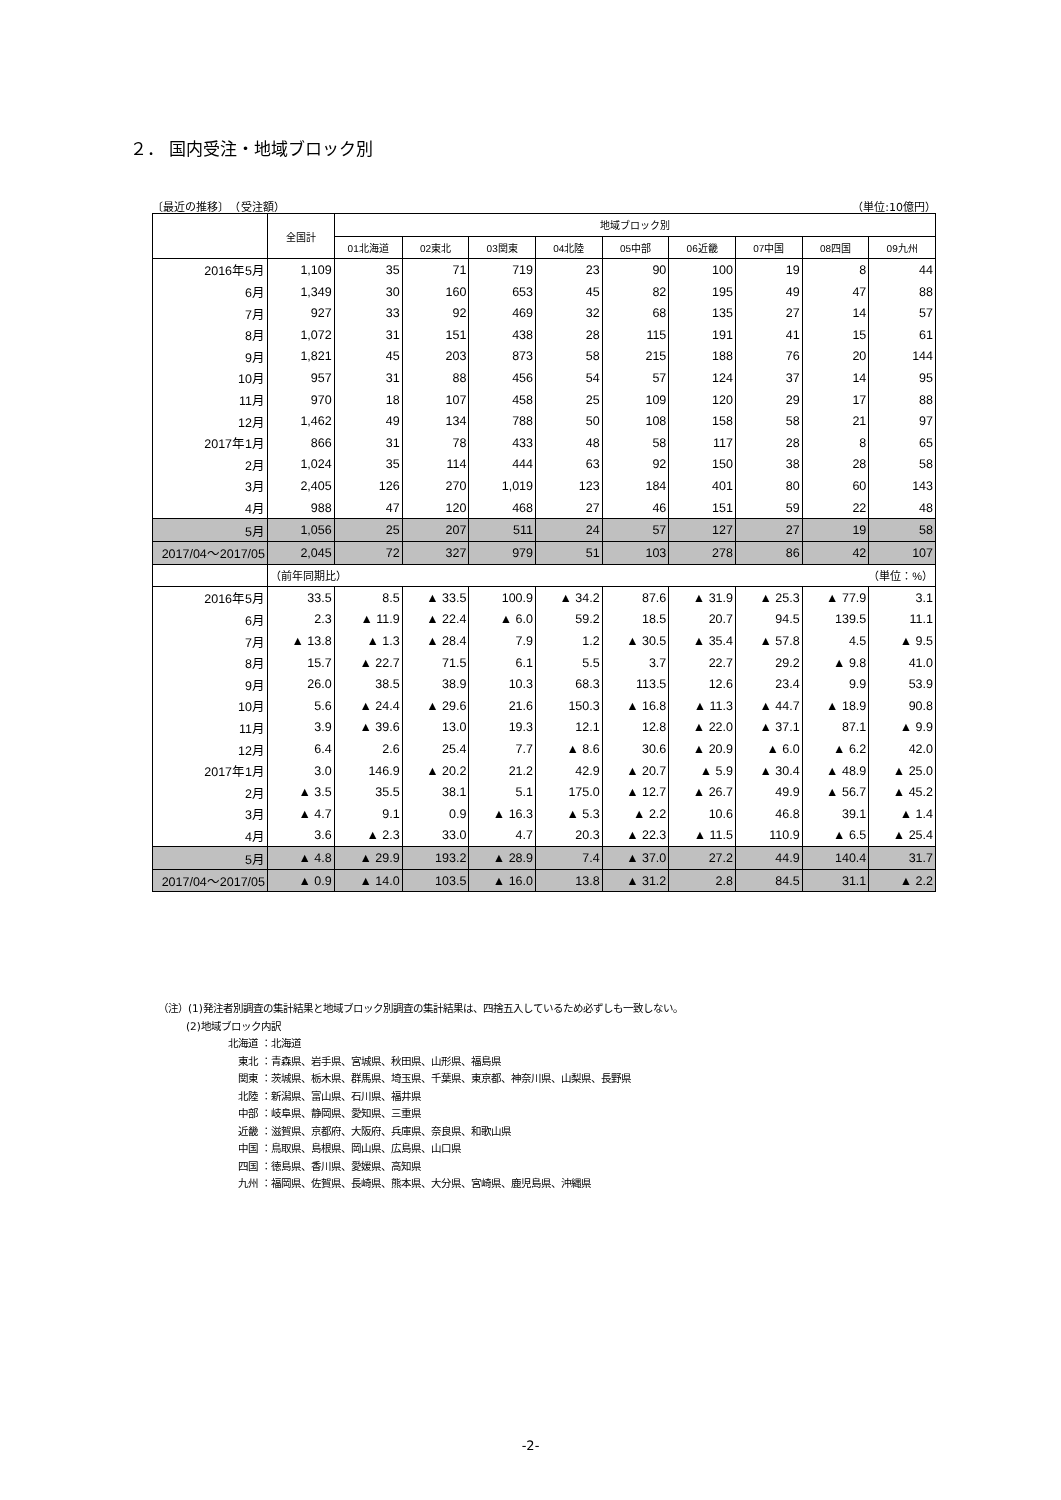２． 国内受注・地域ブロック別
〔最近の推移〕　（受注額） （単位:10億円）
| | 全国計 | 地域ブロック別 | | | | | | | | |
| --- | --- | --- | --- | --- | --- | --- | --- | --- | --- | --- |
| | | 01北海道 | 02東北 | 03関東 | 04北陸 | 05中部 | 06近畿 | 07中国 | 08四国 | 09九州 |
| 2016年5月 | 1,109 | 35 | 71 | 719 | 23 | 90 | 100 | 19 | 8 | 44 |
| 6月 | 1,349 | 30 | 160 | 653 | 45 | 82 | 195 | 49 | 47 | 88 |
| 7月 | 927 | 33 | 92 | 469 | 32 | 68 | 135 | 27 | 14 | 57 |
| 8月 | 1,072 | 31 | 151 | 438 | 28 | 115 | 191 | 41 | 15 | 61 |
| 9月 | 1,821 | 45 | 203 | 873 | 58 | 215 | 188 | 76 | 20 | 144 |
| 10月 | 957 | 31 | 88 | 456 | 54 | 57 | 124 | 37 | 14 | 95 |
| 11月 | 970 | 18 | 107 | 458 | 25 | 109 | 120 | 29 | 17 | 88 |
| 12月 | 1,462 | 49 | 134 | 788 | 50 | 108 | 158 | 58 | 21 | 97 |
| 2017年1月 | 866 | 31 | 78 | 433 | 48 | 58 | 117 | 28 | 8 | 65 |
| 2月 | 1,024 | 35 | 114 | 444 | 63 | 92 | 150 | 38 | 28 | 58 |
| 3月 | 2,405 | 126 | 270 | 1,019 | 123 | 184 | 401 | 80 | 60 | 143 |
| 4月 | 988 | 47 | 120 | 468 | 27 | 46 | 151 | 59 | 22 | 48 |
| 5月 | 1,056 | 25 | 207 | 511 | 24 | 57 | 127 | 27 | 19 | 58 |
| 2017/04～2017/05 | 2,045 | 72 | 327 | 979 | 51 | 103 | 278 | 86 | 42 | 107 |
| | （前年同期比） （単位：%） | | | | | | | | | |
| 2016年5月 | 33.5 | 8.5 | ▲ 33.5 | 100.9 | ▲ 34.2 | 87.6 | ▲ 31.9 | ▲ 25.3 | ▲ 77.9 | 3.1 |
| 6月 | 2.3 | ▲ 11.9 | ▲ 22.4 | ▲ 6.0 | 59.2 | 18.5 | 20.7 | 94.5 | 139.5 | 11.1 |
| 7月 | ▲ 13.8 | ▲ 1.3 | ▲ 28.4 | 7.9 | 1.2 | ▲ 30.5 | ▲ 35.4 | ▲ 57.8 | 4.5 | ▲ 9.5 |
| 8月 | 15.7 | ▲ 22.7 | 71.5 | 6.1 | 5.5 | 3.7 | 22.7 | 29.2 | ▲ 9.8 | 41.0 |
| 9月 | 26.0 | 38.5 | 38.9 | 10.3 | 68.3 | 113.5 | 12.6 | 23.4 | 9.9 | 53.9 |
| 10月 | 5.6 | ▲ 24.4 | ▲ 29.6 | 21.6 | 150.3 | ▲ 16.8 | ▲ 11.3 | ▲ 44.7 | ▲ 18.9 | 90.8 |
| 11月 | 3.9 | ▲ 39.6 | 13.0 | 19.3 | 12.1 | 12.8 | ▲ 22.0 | ▲ 37.1 | 87.1 | ▲ 9.9 |
| 12月 | 6.4 | 2.6 | 25.4 | 7.7 | ▲ 8.6 | 30.6 | ▲ 20.9 | ▲ 6.0 | ▲ 6.2 | 42.0 |
| 2017年1月 | 3.0 | 146.9 | ▲ 20.2 | 21.2 | 42.9 | ▲ 20.7 | ▲ 5.9 | ▲ 30.4 | ▲ 48.9 | ▲ 25.0 |
| 2月 | ▲ 3.5 | 35.5 | 38.1 | 5.1 | 175.0 | ▲ 12.7 | ▲ 26.7 | 49.9 | ▲ 56.7 | ▲ 45.2 |
| 3月 | ▲ 4.7 | 9.1 | 0.9 | ▲ 16.3 | ▲ 5.3 | ▲ 2.2 | 10.6 | 46.8 | 39.1 | ▲ 1.4 |
| 4月 | 3.6 | ▲ 2.3 | 33.0 | 4.7 | 20.3 | ▲ 22.3 | ▲ 11.5 | 110.9 | ▲ 6.5 | ▲ 25.4 |
| 5月 | ▲ 4.8 | ▲ 29.9 | 193.2 | ▲ 28.9 | 7.4 | ▲ 37.0 | 27.2 | 44.9 | 140.4 | 31.7 |
| 2017/04～2017/05 | ▲ 0.9 | ▲ 14.0 | 103.5 | ▲ 16.0 | 13.8 | ▲ 31.2 | 2.8 | 84.5 | 31.1 | ▲ 2.2 |
（注）(1)発注者別調査の集計結果と地域ブロック別調査の集計結果は、四捨五入しているため必ずしも一致しない。
(2)地域ブロック内訳
北海道 ：北海道
　東北 ：青森県、岩手県、宮城県、秋田県、山形県、福島県
　関東 ：茨城県、栃木県、群馬県、埼玉県、千葉県、東京都、神奈川県、山梨県、長野県
　北陸 ：新潟県、富山県、石川県、福井県
　中部 ：岐阜県、静岡県、愛知県、三重県
　近畿 ：滋賀県、京都府、大阪府、兵庫県、奈良県、和歌山県
　中国 ：鳥取県、島根県、岡山県、広島県、山口県
　四国 ：徳島県、香川県、愛媛県、高知県
　九州 ：福岡県、佐賀県、長崎県、熊本県、大分県、宮崎県、鹿児島県、沖縄県
-2-